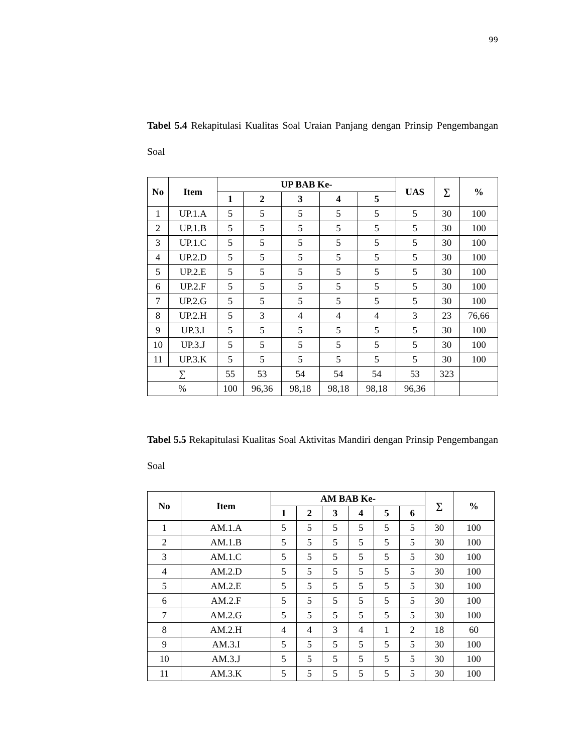99
Tabel 5.4 Rekapitulasi Kualitas Soal Uraian Panjang dengan Prinsip Pengembangan Soal
| No | Item | UP BAB Ke- | | | | | UAS | ∑ | % |
| --- | --- | --- | --- | --- | --- | --- | --- | --- | --- |
| | | 1 | 2 | 3 | 4 | 5 | | | |
| 1 | UP.1.A | 5 | 5 | 5 | 5 | 5 | 5 | 30 | 100 |
| 2 | UP.1.B | 5 | 5 | 5 | 5 | 5 | 5 | 30 | 100 |
| 3 | UP.1.C | 5 | 5 | 5 | 5 | 5 | 5 | 30 | 100 |
| 4 | UP.2.D | 5 | 5 | 5 | 5 | 5 | 5 | 30 | 100 |
| 5 | UP.2.E | 5 | 5 | 5 | 5 | 5 | 5 | 30 | 100 |
| 6 | UP.2.F | 5 | 5 | 5 | 5 | 5 | 5 | 30 | 100 |
| 7 | UP.2.G | 5 | 5 | 5 | 5 | 5 | 5 | 30 | 100 |
| 8 | UP.2.H | 5 | 3 | 4 | 4 | 4 | 3 | 23 | 76,66 |
| 9 | UP.3.I | 5 | 5 | 5 | 5 | 5 | 5 | 30 | 100 |
| 10 | UP.3.J | 5 | 5 | 5 | 5 | 5 | 5 | 30 | 100 |
| 11 | UP.3.K | 5 | 5 | 5 | 5 | 5 | 5 | 30 | 100 |
| ∑ | | 55 | 53 | 54 | 54 | 54 | 53 | 323 | |
| % | | 100 | 96,36 | 98,18 | 98,18 | 98,18 | 96,36 | | |
Tabel 5.5 Rekapitulasi Kualitas Soal Aktivitas Mandiri dengan Prinsip Pengembangan Soal
| No | Item | AM BAB Ke- | | | | | | ∑ | % |
| --- | --- | --- | --- | --- | --- | --- | --- | --- | --- |
| | | 1 | 2 | 3 | 4 | 5 | 6 | | |
| 1 | AM.1.A | 5 | 5 | 5 | 5 | 5 | 5 | 30 | 100 |
| 2 | AM.1.B | 5 | 5 | 5 | 5 | 5 | 5 | 30 | 100 |
| 3 | AM.1.C | 5 | 5 | 5 | 5 | 5 | 5 | 30 | 100 |
| 4 | AM.2.D | 5 | 5 | 5 | 5 | 5 | 5 | 30 | 100 |
| 5 | AM.2.E | 5 | 5 | 5 | 5 | 5 | 5 | 30 | 100 |
| 6 | AM.2.F | 5 | 5 | 5 | 5 | 5 | 5 | 30 | 100 |
| 7 | AM.2.G | 5 | 5 | 5 | 5 | 5 | 5 | 30 | 100 |
| 8 | AM.2.H | 4 | 4 | 3 | 4 | 1 | 2 | 18 | 60 |
| 9 | AM.3.I | 5 | 5 | 5 | 5 | 5 | 5 | 30 | 100 |
| 10 | AM.3.J | 5 | 5 | 5 | 5 | 5 | 5 | 30 | 100 |
| 11 | AM.3.K | 5 | 5 | 5 | 5 | 5 | 5 | 30 | 100 |